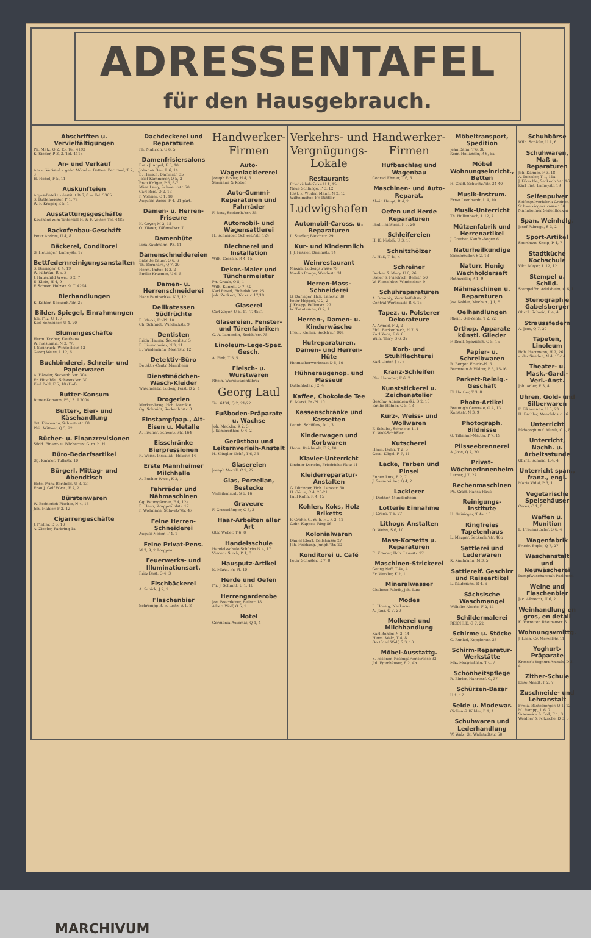ADRESSENTAFEL
für den Hausgebrauch.
Abschriften u. Vervielfältigungen
Ph. Metz, Q 2, 15. Tel. 4193
K. Sieder, P 3, 3. Tel. 4118
An- und Verkauf
An- u. Verkauf v. gebr. Möbel u. Betten. Bertrand, T 2, 3
H. Höbel, F 5, 11
Auskunfteien
Argus-Detektiv-Institut D 6, 8 — Tel. 5365
S. Buttenwieser, P 1, 7a
W. F. Krüger, E 5, 1
Ausstattungsgeschäfte
Kaufhaus zum Tattersall H. & F. Vetter. Tel. 4485
Backofenbau-Geschäft
Peter Andres, U 4, 8
Bäckerei, Conditorei
G. Hettinger, Lameystr. 17
Bettfedernreinigungsanstalten
S. Bissinger, C 4, 19
W. Fahrian, R 5, 3
J. Hauschild Wwe., S 2, 7
E. Klein, H 4, 9
F. Scheer, Holzstr. 9. T. 4294
Bierhandlungen
K. Köhler, Seckenh.'str. 27
Bilder, Spiegel, Einrahmungen
Joh. Pilz, U 1, 7
Karl Schneider, U 4, 20
Blumengeschäfte
Herm. Kocher, Kaufhaus
W. Prestinari, N 3, 7/8
J. Steinrück, Windeckstr. 12
Georg Weiss, L 12, 6
Buchbinderei, Schreib- und Papierwaren
A. Hässler, Seckenh.'str. 30a
Fr. Hitschfel, Schwetz'str. 30
Karl Pohl, F 5, 18 (Hof)
Butter-Konsum
Butter-Konsum, P5,13. T.7004
Butter-, Eier- und Käsehandlung
Ott. Eiermann, Schwetzstr. 68
Phil. Wittner, Q 3, 22
Bücher- u. Finanzrevisionen
Südd. Finanz- u. Bücherrev. G. m. b. H.
Büro-Bedarfsartikel
Gg. Karmer, Tullastr. 10
Bürgerl. Mittag- und Abendtisch
Hotel Prinz Berthold, U 3, 23
Frau J. Gelf Wwe., E 7, 2
Bürstenwaren
W. Bedderich-Fischer, N 4, 16
Joh. Mahler, F 2, 12
Cigarrengeschäfte
J. Pfeffer, D 5, 10
A. Ziegler, Parkring 1a
Dachdeckerei und Reparaturen
Ph. Mallrich, U 6, 5
Damenfrisiersalons
Frau J. Appel, F 5, 10
Johanna Gau, L 6, 14
B. Harsch, Dammstr. 35
Josef Kämmerer, Q 5, 2
Frau Krüger, P 5, 6-7
Mina Lang, Schwetz'str. 70
Carl Beis, Q 2, 13
P. Vollmer, C 1, 18
Auguste Weiss, F 4, 21 part.
Damen- u. Herren-Friseure
K. Geyer, M 2, 18
O. Köster, Käfertal'str. 7
Damenhüte
Lina Kaufmann, P3, 11
Damenschneidereien
Babette Bauer, O 6, 6
Th. Bernhard, Q 7, 20
Herm. Imhof, R 3, 2
Emilie Kraemer, U 6, 8
Damen- u. Herrenschneiderei
Hans Banirschka, K 3, 12
Delikatessen Südfrüchte
E. Marzi, Fr.-Pl. 10
Ch. Schmidt, Windeckstr. 9
Dentisten
Frida Hauser, Seckenhstr. 5
E. Linsenmeier, N 3, 11
E. Wiedemann, Meerfstr. 12
Detektiv-Büro
Detektiv-Centr. Mannheim
Dienstmädchen-Wasch-Kleider
Wäschefabr. Ludwig Feist, D 2, 1
Drogerien
Merkur-Drog. Hch. Merckle
Gg. Schmidt, Seckenh.'str. 8
Einstampfpap., Alt-Eisen u. Metalle
A. Fischer, Schwetz.'str. 164
Eisschränke Bierpressionen
R. Weiss, Installat., Holzstr. 14
Erste Mannheimer Milchhalle
A. Bucher Wwe., K 2, 1
Fahrräder und Nähmaschinen
Gg. Baumgärtner, F 4, 12a
E. Henn, Krappmühlstr. 17
P. Wollmann, Schwetz'str. 47
Feine Herren-Schneiderei
August Neber, T 4, 1
Feine Privat-Pens.
M 3, 9, 2 Treppen.
Feuerwerks- und Illuminationsart.
Fritz Best, Q 4, 3
Fischbäckerei
A. Schick, J 2, 2
Flaschenbier
Schrempp-B. E. Leitz, A 1, 8
Handwerker-Firmen
Auto-Wagenlackiererei
Joseph Eckler, H 4, 3
Seemann & Kober
Auto-Gummi-Reparaturen und Fahrräder
F. Botz, Seckenh.'str. 35
Automobil- und Wagensattlerei
H. Schneider, Schwetz'str. 124
Blechnerei und Installation
Wilh. Grössle, R 4, 15
Dekor.-Maler und Tünchermeister
Ph. Graab, O 5, 1
Wilh. Künzel, Q 7, 40
Karl Rissel, Eichelsh.'str. 25
Joh. Zenkert, Böckstr. 17/19
Glaserei
Carl Zeyer, U 5, 11. T. 4531
Glasereien, Fenster- und Türenfabriken
G. A. Lamerdin, Seckh.'str. 78
Linoleum-Lege-Spez. Gesch.
A. Fink, T 5, 5
Fleisch- u. Wurstwaren
Rhein. Wurstwarenfabrik
Georg Laul
Tel. 6434, Q 2, 21/22
Fußboden-Präparate u. Wachse
Joh. Meckler, K 2, 3
J. Samereither, Q 4, 2
Gerüstbau und Leiternverleih-Anstalt
H. Klingler Nchf., T 6, 33
Glasereien
Joseph Morell, C 2, 22
Glas, Porzellan, Bestecke
Verleihanstalt S 6, 16
Graveure
F. Grosselfinger, C 3, 3
Haar-Arbeiten aller Art
Otto Weber, T 6, 8
Handelsschule
Handelsschule Schüritz N 4, 17
Vincenz Stock, P 1, 3
Hausputz-Artikel
E. Marzi, Fr.-Pl. 10
Herde und Oefen
Ph. J. Schmitt, U 1, 16
Herrengarderobe
Jos. Brechleiter, Bellstr. 18
Albert Wolf, G 5, 1
Hotel
Germania-Automat, Q 1, 4
Verkehrs- und Vergnügungs-Lokale
Restaurants
Friedrichsbrücke U 1, 15
Neue Schlange, P 3, 12
Rest. z. Wilden Mann, N 2, 13
Wilhelmshof, Fr. Dattler
Ludwigshafen
Automobil-Caross. u. Reparaturen
L. Stadler, Bleichstr. 29
Kur- und Kindermilch
J. J. Fässler, Dammstr. 14
Weinrestaurant
Maxim, Ludwigstrasse 79
Moulin Rouge, Wredestr. 31
Herren-Mass-Schneiderei
G. Düringer, Hch. Lanzstr. 30
Peter Heppes, C 2, 2
J. Knapp, Bellenstr. 27
W. Trautmann, O 2, 1
Herren-, Damen- u. Kinderwäsche
Freul. Klemm, Seckh'str. 80a
Hutreparaturen, Damen- und Herren-Hüte
Hutmacherwerkstatt D 5, 10
Hühneraugenop. und Masseur
Duttenhöfer, J 2, 4
Kaffee, Chokolade Tee
E. Marzi, Fr.-Pl. 10
Kassenschränke und Kassetten
Leonh. Schiffers, D 1, 3
Kinderwagen und Korbwaren
Herm. Reichardt, E 2, 10
Klavier-Unterricht
Lindner-Derichs, Friedrichs-Platz 11
Kleiderreparatur-Anstalten
G. Düringer, Hch. Lanzstr. 30
H. Götze, C 4, 20-21
Paul Kuhn, R 4, 15
Kohlen, Koks, Holz Briketts
F. Grohe, G. m. b. H., K 2, 12
Gebr. Kappes, Ring 56
Kolonialwaren
Daniel Ebert, Bellstrasse 27
Joh. Fischang, Jungb.'str. 20
Konditorei u. Café
Peter Schuster, R 7, 8
Handwerker-Firmen
Hufbeschlag und Wagenbau
Conrad Ehmer, T 6, 3
Maschinen- und Auto-Reparat.
Alwin Haupt, R 4, 2
Oefen und Herde Reparaturen
Paul Heinstein, F 5, 26
Schleifereien
H. K. Nisblé, U 3, 18
Schnitzhölzer
A. Haß, T 4a, 4
Schreiner
Becker & Mury, U 6, 26
Bieler & Friedrich, Bellstr. 50
W. Florschütz, Windeckstr. 9
Schuhreparaturen
A. Breunig, Verschaffeltstr. 7
Central-Werkstätte R 4, 15
Tapez. u. Polsterer Dekorateure
A. Arnold, F 2, 2
Phil. Beckenbach, H 7, 5
Karl Kern, E 6, 6
Wilh. Thiry, S 6, 32
Korb- und Stuhlflechterei
Karl Ulmer, J 5, 6
Kranz-Schleifen
Chr. Hammer, E 6, 7
Kunststickerei u. Zeichenatelier
Geschw. Adamczewski, D 2, 15
Emilie Häfner, O 5, 18
Kurz-, Weiss- und Wollwaren
F. Schultz, Schw.'str. 111
K. Wolf-Schüßler
Kutscherei
Herm. Bühn, T 2, 5
Gottl. Kögel, F 7, 11
Lacke, Farben und Pinsel
Eugen Lutz, B 2, 7
J. Samereither, Q 4, 2
Lackierer
J. Diether, Mundenheim
Lotterie Einnahme
J. Groos, T 6, 27
Lithogr. Anstalten
O. Weiss, S 6, 10
Mass-Korsetts u. Reparaturen
E. Kramer, Hch. Lanzstr. 27
Maschinen-Strickerei
Georg Neff, T 4a, 4
Fr. Wetzler, K 2, 1
Mineralwasser
Chabeso-Fabrik, Joh. Lutz
Modes
L. Hornig, Neckarau
A. Joos, Q 7, 20
Molkerei und Milchhandlung
Karl Böhler, N 2, 14
Herm. Walz, T 4, 8
Gottfried Wolf, S 3, 10
Möbel-Ausstattg.
S. Posener, Rosengartenstrasse 32
Jul. Egenhäuser, F 2, 4b
Möbeltransport, Spedition
Jean Dann, T 6, 30
Konr. Holländer, R 6, 5a
Möbel Wohnungseinricht., Betten
H. Graff, Schwetz.'str. 34-40
Musik-Instrum.
Ernst Leonhardt, L 4, 10
Musik-Unterricht
Th. Hollenbach, L 12, 7
Mützenfabrik und Herrenartikel
J. Grether, Kaufh.-Bogen 61
Naturheilkundige
Steinemüller, S 2, 13
Naturr. Honig Wachholdersaft
Rothweiler, R 1, 9
Nähmaschinen u. Reparaturen
Jos. Kohler, Mechan., J 1, 5
Oelhandlungen
Rhein. Oel-Zentr. T 2, 22
Orthop. Apparate künstl. Glieder
F. Dröll, Spezialist, Q 5, 15
Papier- u. Schreibwaren
R. Berger, Friedr.-Pl. 5
Bernstein & Walter, P 5, 15-16
Parkett-Reinig.-Geschäft
Fl. Hattler, T 3, 8
Photo-Artikel
Breunig's Centrale, O 4, 13
Kunststr. N 3, 9
Photograph. Bildnisse
G. Tillmann-Matter, P 7, 19
Plisseebrennerei
A. Joos, Q 7, 20
Privat-Wöchnerinnenheim
Lerner, J 7, 27
Rechenmaschinen
Ph. Graff, Hansa-Haus
Reinigungs-Institute
H. Geisinger, T 4a, 13
Ringfreies Tapetenhaus
L. Mezger, Seckenh.'str. 46b
Sattlerei und Lederwaren
K. Kaufmann, M 3, 5
Sattlereif. Geschirr und Reiseartikel
L. Kaufmann, R 4, 6
Sächsische Waschmangel
Wilhelm Aberle, F 2, 11
Schildermalerei
REICHLE, G 7, 22
Schirme u. Stöcke
C. Runkel, Kepplerstr. 33
Schirm-Reparatur-Werkstätte
Max Morgenthau, T 6, 7
Schönheitspflege
R. Ehrler, Hanrentf. G, 37
Schürzen-Bazar
H 1, 17
Seide u. Modewar.
Ciolina & Kübler, B 1, 1
Schuhwaren und Lederhandlung
W. Walz, Gr. Wallstadtstr. 50
Schuhbörse
Wilh. Schäfer, U 1, 6
Schuhwaren, Maß u. Reparaturen
Joh. Danner, F 3, 18
A. Deissler, T 1, 11a
J. Förschle, Seckenh.'str. 16
Karl Piet, Lameystr. 19
Seifenpulver
Seifenpulverfabrik Greiner, Schwetzingerstrasse 130
Mannheimer Seifenflocken
Span. Weinhdlg.
Josef Fabrega, S 3, 2
Sport-Artikel
Sporthaus Kneip, P 4, 7
Stadtküche Kochschule
Vikt. Meyer, L 12, 12
Stempel u. Schild.
Stempelfbr. Adelsheim, O 6, 1
Stenographie Gabelsberger
Obrril. Schmid, L 4, 4
Straussfedern
A. Joos, Q 7, 20
Tapeten, Linoleum
Hch. Hartmann, H 7, 26
v. der Sanden, N 4, 13-14
Theater- u. Mask.-Gard.-Verl.-Anst.
Joh. Adler, E 3, 4
Uhren, Gold- und Silberwaren
F. Eikermann, U 5, 23
H. Eschler, Meerfeldstr. 26
Unterricht
Pädagogium f. Musik, C 4, 8
Unterricht, Nachh. u. Arbeitsstunde
Obrril. Schmid, L 4, 4
Unterricht span., franz., engl.
Maria Vidal, P 3, 1
Vegetarische Speisehäuser
Ceres, C 1, 8
Waffen u. Munition
L. Frauenstorfer, O 6, 4
Wagenfabrik
Friedr. Epple, Q 7, 27
Waschanstalt und Neuwäscherei
Dampfwaschanstalt Parkhotel
Weine und Flaschenbier
Jac. Albrecht, U 6, 2
Weinhandlung en gros, en detail
K. Vorreiter, Rheinaustr. 8
Wohnungsvmittg.
J. Loeb, Gr. Merzelstr. 11
Yoghurt-Präparate
Kresse's Yoghurt-Anstalt, D 3, 4
Zither-Schule
Elise Mendt, P 2, 7
Zuschneide- und Lehranstalt
Frzka. Bastelberger, Q 1, 12
M. Rampp, L 6, 7
Szarowicz & Coll, F 1, 3
Weidner & Nitzsche, D 3, 3
MARCHIVUM